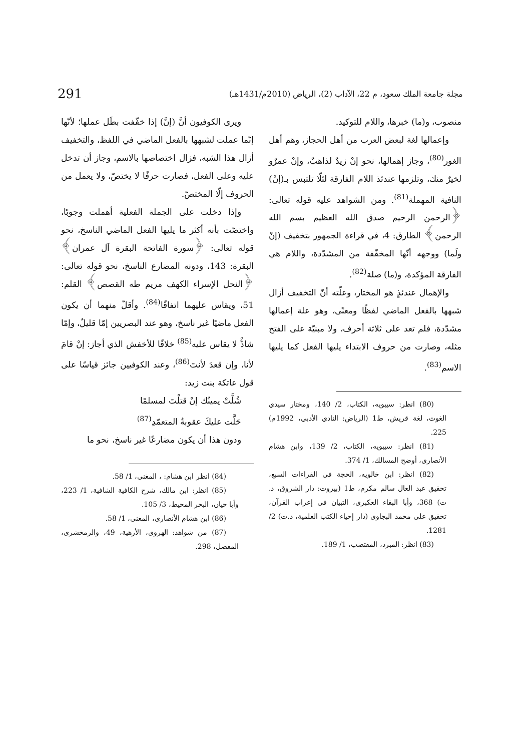مجلة جامعة الملك سعود، م 22، الآداب (2)، الرياض (2010م/1431هـ) 291
منصوب، و(ما) خبرها، واللام للتوكيد.
وإعمالها لغة لبعض العرب من أهل الحجاز، وهم أهل الغور<sup>(80)</sup>، وجاز إهمالها، نحو إنْ زيدٌ لذاهبٌ، وإنْ عمرٌو لخيرٌ منك، وتلزمها عندئذ اللام الفارقة لئلّا تلتبس بـ(إنْ) النافية المهملة<sup>(81)</sup>. ومن الشواهد عليه قوله تعالى: ﴿الرحمن الرحيم صدق الله العظيم بسم الله الرحمن﴾ الطارق: 4، في قراءة الجمهور بتخفيف (إنْ ولَما) ووجهه أنّها المخفّفة من المشدّدة، واللام هي الفارقة المؤكدة، و(ما) صلة<sup>(82)</sup>.
والإهمال عندئذٍ هو المختار، وعلّته أنّ التخفيف أزال شبهها بالفعل الماضي لفظًا ومعنًى، وهو علة إعمالها مشدّدة، فلم تعد على ثلاثة أحرف، ولا مبنيّة على الفتح مثله، وصارت من حروف الابتداء يليها الفعل كما يليها الاسم<sup>(83)</sup>.
(80) انظر: سيبويه، الكتاب، 2/ 140، ومختار سيدي الغوث، لغة قريش، ط1 (الرياض: النادي الأدبي، 1992م) 225.
(81) انظر: سيبويه، الكتاب، 2/ 139، وابن هشام الأنصاري، أوضح المسالك، 1/ 374.
(82) انظر: ابن خالويه، الحجة في القراءات السبع، تحقيق عبد العال سالم مكرم، ط1 (بيروت: دار الشروق، د. ت) 368، وأبا البقاء العكبري، التبيان في إعراب القرآن، تحقيق علي محمد البجاوي (دار إحياء الكتب العلمية، د.ت) 2/ 1281.
(83) انظر: المبرد، المقتضب، 1/ 189.
ويرى الكوفيون أنَّ (إنَّ) إذا خفّفت بطَل عملها؛ لأنّها إنّما عملت لشبهها بالفعل الماضي في اللفظ، والتخفيف أزال هذا الشبه، فزال اختصاصها بالاسم، وجاز أن تدخل عليه وعلى الفعل، فصارت حرفًا لا يختصّ، ولا يعمل من الحروف إلّا المختصّ.
وإذا دخلت على الجملة الفعلية أهملت وجوبًا، واختصّت بأنه أكثر ما يليها الفعل الماضي الناسخ، نحو قوله تعالى: ﴿سورة الفاتحة البقرة آل عمران﴾ البقرة: 143، ودونه المضارع الناسخ، نحو قوله تعالى: ﴿النحل الإسراء الكهف مريم طه القصص﴾ القلم: 51، ويقاس عليهما اتفاقًا<sup>(84)</sup>. وأقلّ منهما أن يكون الفعل ماضيًا غير ناسخ، وهو عند البصريين إمّا قليلٌ، وإمّا شاذٌّ لا يقاس عليه<sup>(85)</sup> خلافًا للأخفش الذي أجاز: إنْ قامَ لأنا، وإن قعدَ لأنتَ<sup>(86)</sup>، وعند الكوفيين جائز قياسًا على قول عاتكة بنت زيد:
شُلَّتْ يمينُك إنْ قتلْتَ لمسلمًا
حَلَّت عليكَ عقوبةُ المتعمّدِ<sup>(87)</sup>
ودون هذا أن يكون مضارعًا غير ناسخ، نحو ما
(84) انظر ابن هشام: ، المغني، 1/ 58.
(85) انظر: ابن مالك، شرح الكافية الشافية، 1/ 223، وأبا حيان، البحر المحيط، 3/ 105.
(86) ابن هشام الأنصاري، المغني، 1/ 58.
(87) من شواهد: الهروي، الأزهية، 49، والزمخشري، المفصل، 298.